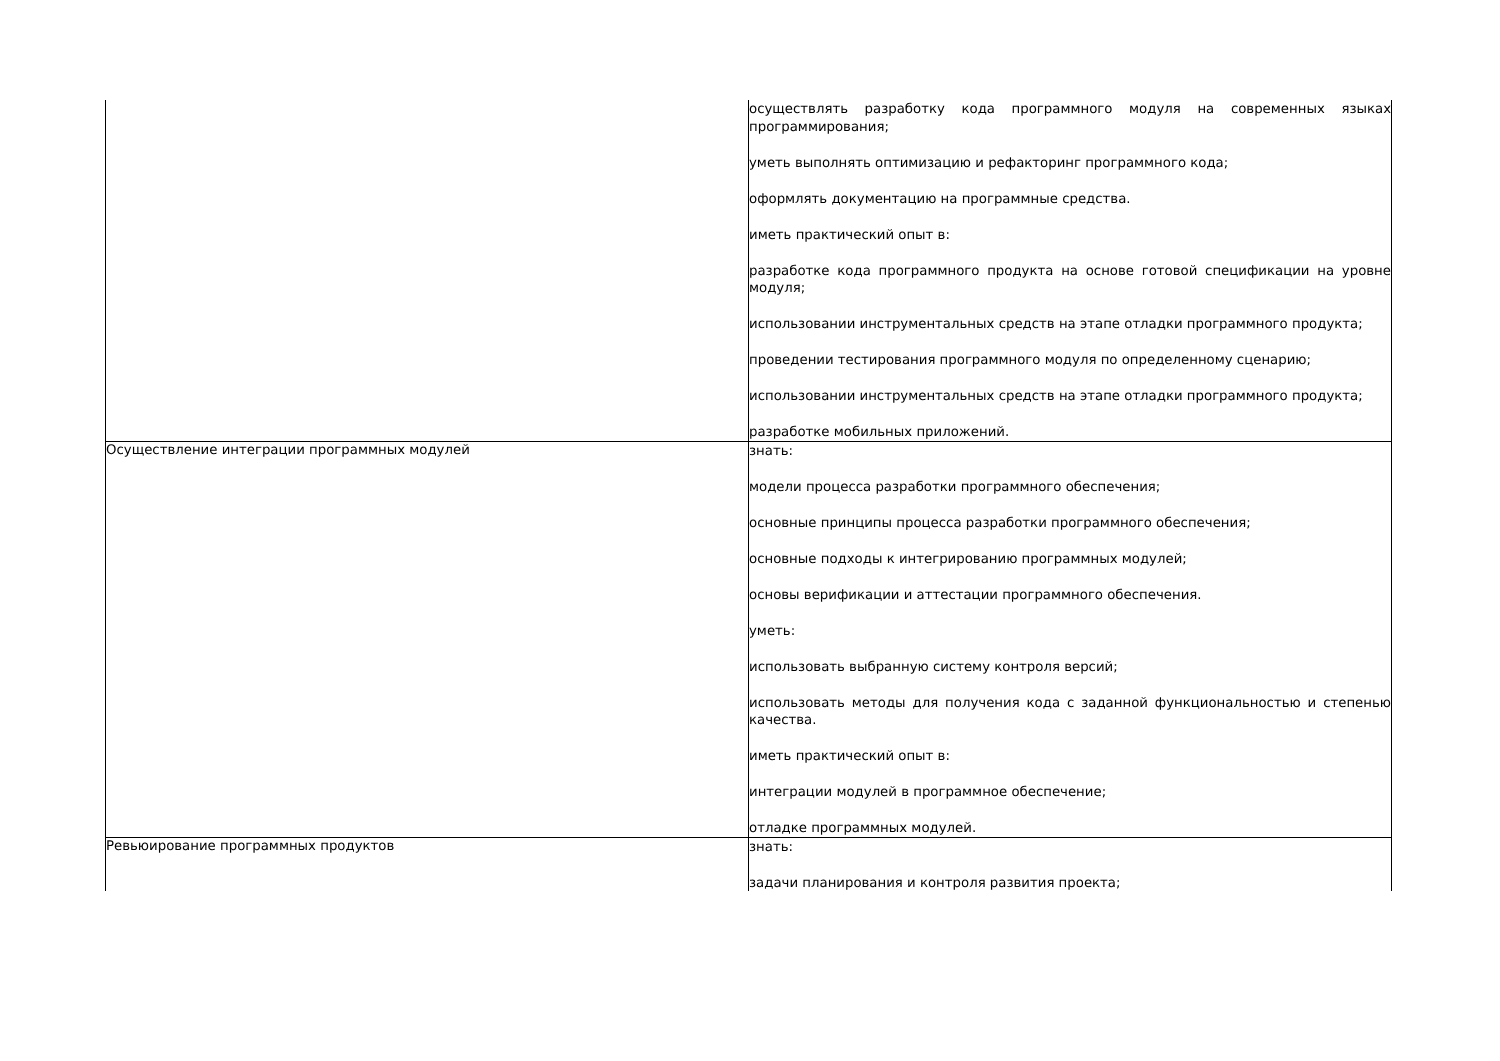| | осуществлять разработку кода программного модуля на современных языках программирования; уметь выполнять оптимизацию и рефакторинг программного кода; оформлять документацию на программные средства. иметь практический опыт в: разработке кода программного продукта на основе готовой спецификации на уровне модуля; использовании инструментальных средств на этапе отладки программного продукта; проведении тестирования программного модуля по определенному сценарию; использовании инструментальных средств на этапе отладки программного продукта; разработке мобильных приложений. |
| Осуществление интеграции программных модулей | знать: модели процесса разработки программного обеспечения; основные принципы процесса разработки программного обеспечения; основные подходы к интегрированию программных модулей; основы верификации и аттестации программного обеспечения. уметь: использовать выбранную систему контроля версий; использовать методы для получения кода с заданной функциональностью и степенью качества. иметь практический опыт в: интеграции модулей в программное обеспечение; отладке программных модулей. |
| Ревьюирование программных продуктов | знать: задачи планирования и контроля развития проекта; |